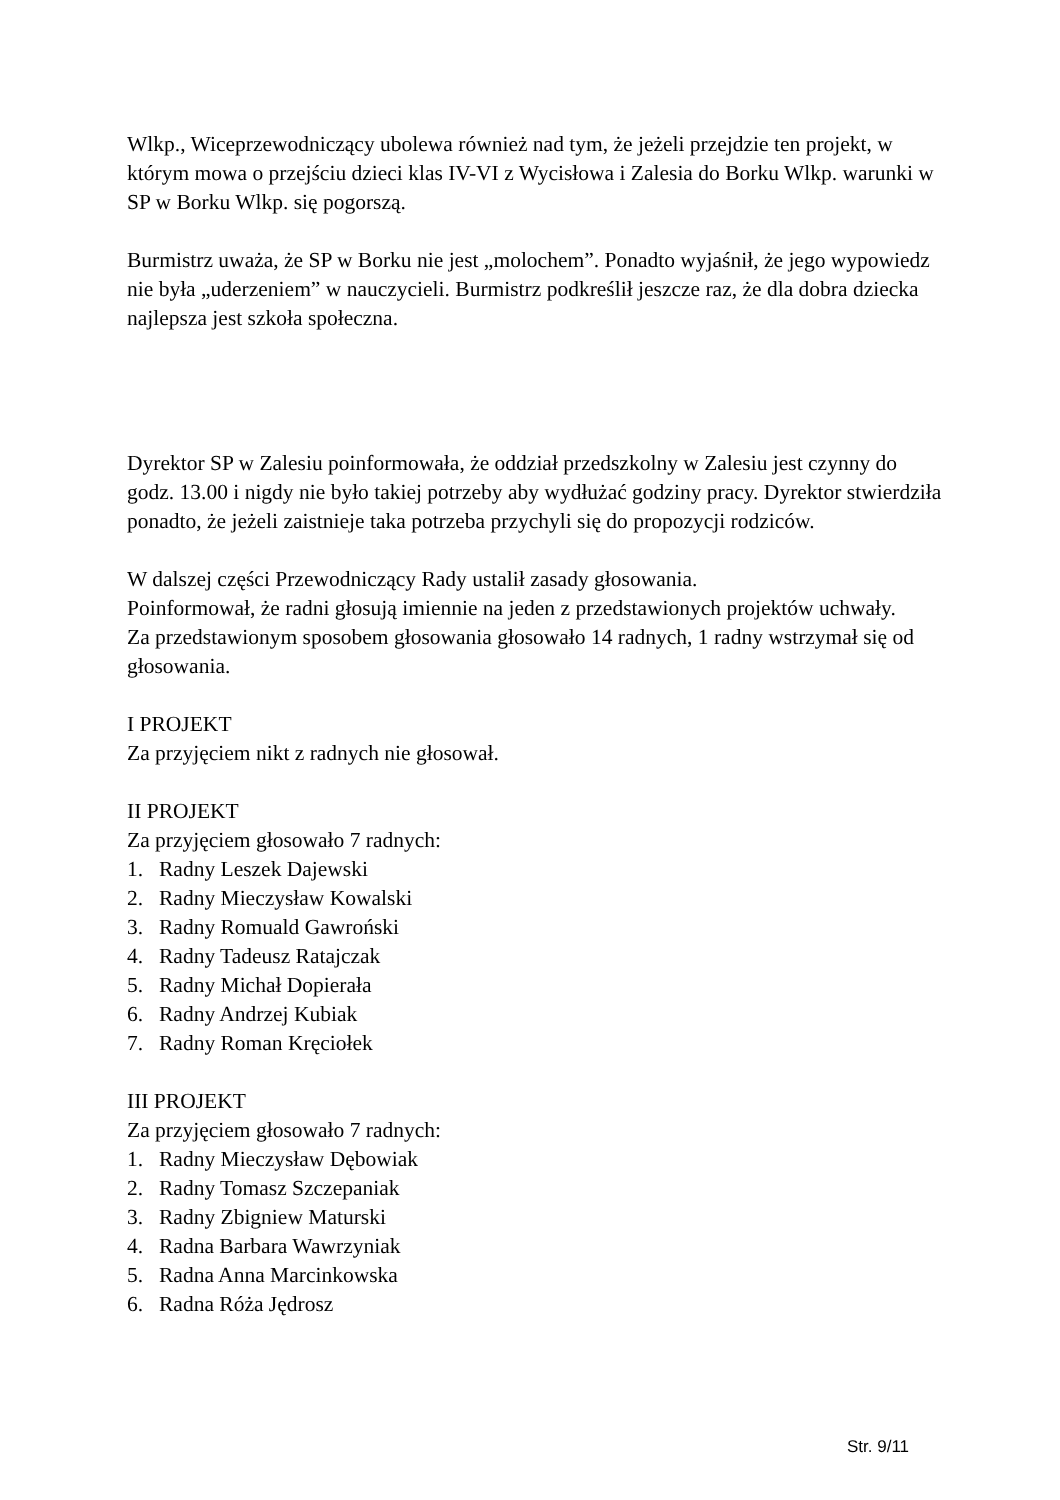Wlkp., Wiceprzewodniczący ubolewa również nad tym, że jeżeli przejdzie ten projekt, w którym mowa o przejściu dzieci klas IV-VI z Wycisłowa i Zalesia do Borku Wlkp. warunki w SP w Borku Wlkp. się pogorszą.
Burmistrz uważa, że SP w Borku nie jest „molochem”. Ponadto wyjaśnił, że jego wypowiedz nie była „uderzeniem” w nauczycieli. Burmistrz podkreślił jeszcze raz, że dla dobra dziecka najlepsza jest szkoła społeczna.
Dyrektor SP w Zalesiu poinformowała, że oddział przedszkolny w Zalesiu jest czynny do godz. 13.00 i nigdy nie było takiej potrzeby aby wydłużać godziny pracy. Dyrektor stwierdziła ponadto, że jeżeli zaistnieje taka potrzeba przychyli się do propozycji rodziców.
W dalszej części Przewodniczący Rady ustalił zasady głosowania.
Poinformował, że radni głosują imiennie na jeden z przedstawionych projektów uchwały.
Za przedstawionym sposobem głosowania głosowało 14 radnych, 1 radny wstrzymał się od głosowania.
I PROJEKT
Za przyjęciem nikt z radnych nie głosował.
II PROJEKT
Za przyjęciem głosowało 7 radnych:
1. Radny Leszek Dajewski
2. Radny Mieczysław Kowalski
3. Radny Romuald Gawroński
4. Radny Tadeusz Ratajczak
5. Radny Michał Dopierała
6. Radny Andrzej Kubiak
7. Radny Roman Kręciołek
III PROJEKT
Za przyjęciem głosowało 7 radnych:
1. Radny Mieczysław Dębowiak
2. Radny Tomasz Szczepaniak
3. Radny Zbigniew Maturski
4. Radna Barbara Wawrzyniak
5. Radna Anna Marcinkowska
6. Radna Róża Jędrosz
Str. 9/11